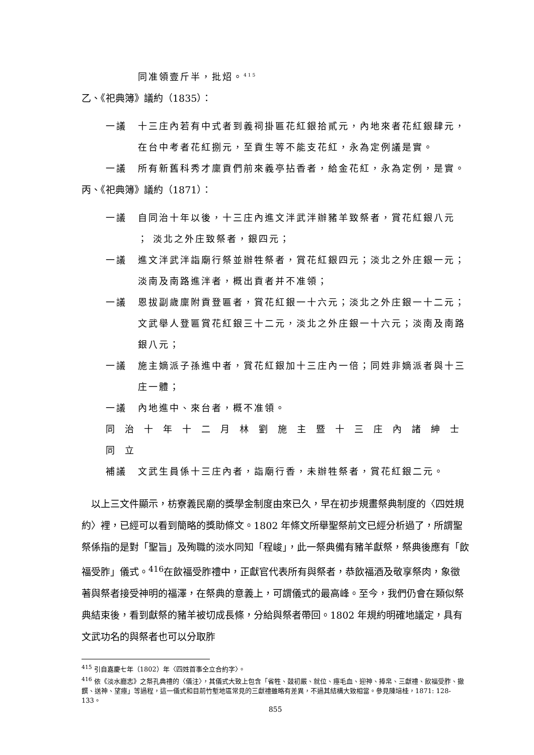同准領壹斤半，批炤。<sup>415</sup>
乙、《祀典簿》議約（1835）：
一議 十三庄內若有中式者到義祠掛匾花紅銀拾貳元，內地來者花紅銀肆元，在台中考者花紅捌元，至貢生等不能支花紅，永為定例議是實。
一議 所有新舊科秀才廩貢們前來義亭拈香者，給金花紅，永為定例，是實。
丙、《祀典簿》議約（1871）：
一議 自同治十年以後，十三庄內進文泮武泮辦豬羊致祭者，賞花紅銀八元 ； 淡北之外庄致祭者，銀四元；
一議 進文泮武泮詣廟行祭並辦牲祭者，賞花紅銀四元；淡北之外庄銀一元；淡南及南路進泮者，概出貢者并不准領；
一議 恩拔副歲廩附貢登匾者，賞花紅銀一十六元；淡北之外庄銀一十二元；文武舉人登匾賞花紅銀三十二元，淡北之外庄銀一十六元；淡南及南路銀八元；
一議 施主嫡派子孫進中者，賞花紅銀加十三庄內一倍；同姓非嫡派者與十三庄一體；
一議 內地進中、來台者，概不准領。
同治十年十二月林劉施主暨十三庄內諸紳士同立
補議 文武生員係十三庄內者，詣廟行香，未辦牲祭者，賞花紅銀二元。
　以上三文件顯示，枋寮義民廟的獎學金制度由來已久，早在初步規畫祭典制度的〈四姓規約〉裡，已經可以看到簡略的獎助條文。1802 年條文所舉聖祭前文已經分析過了，所謂聖祭係指的是對「聖旨」及殉職的淡水同知「程峻」，此一祭典備有豬羊獻祭，祭典後應有「飲福受胙」儀式。<sup>416</sup>在飲福受胙禮中，正獻官代表所有與祭者，恭飲福酒及敬享祭肉，象徵著與祭者接受神明的福澤，在祭典的意義上，可謂儀式的最高峰。至今，我們仍會在類似祭典結束後，看到獻祭的豬羊被切成長條，分給與祭者帶回。1802 年規約明確地議定，具有文武功名的與祭者也可以分取胙
<sup>415</sup> 引自嘉慶七年（1802）年〈四姓首事仝立合約字〉。
<sup>416</sup> 依《淡水廳志》之祭孔典禮的〈儀注〉，其儀式大致上包含「省牲、鼓初嚴、就位、瘞毛血、迎神、捧帛、三獻禮、飲福受胙、撤饌、送神、望瘞」等過程，這一儀式和目前竹塹地區常見的三獻禮雖略有差異，不過其結構大致相當。參見陳培桂，1871: 128-133。
855